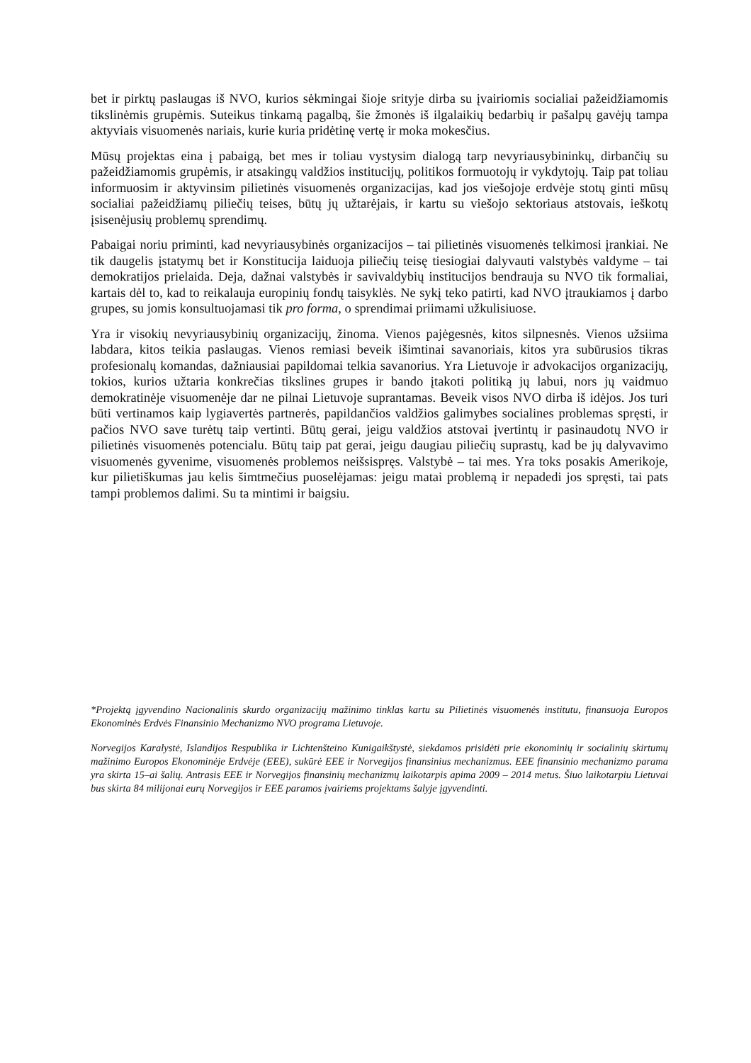bet ir pirktų paslaugas iš NVO, kurios sėkmingai šioje srityje dirba su įvairiomis socialiai pažeidžiamomis tikslinėmis grupėmis. Suteikus tinkamą pagalbą, šie žmonės iš ilgalaikių bedarbių ir pašalpų gavėjų tampa aktyviais visuomenės nariais, kurie kuria pridėtinę vertę ir moka mokesčius.
Mūsų projektas eina į pabaigą, bet mes ir toliau vystysim dialogą tarp nevyriausybininkų, dirbančių su pažeidžiamomis grupėmis, ir atsakingų valdžios institucijų, politikos formuotojų ir vykdytojų. Taip pat toliau informuosim ir aktyvinsim pilietinės visuomenės organizacijas, kad jos viešojoje erdvėje stotų ginti mūsų socialiai pažeidžiamų piliečių teises, būtų jų užtarėjais, ir kartu su viešojo sektoriaus atstovais, ieškotų įsisenėjusių problemų sprendimų.
Pabaigai noriu priminti, kad nevyriausybinės organizacijos – tai pilietinės visuomenės telkimosi įrankiai. Ne tik daugelis įstatymų bet ir Konstitucija laiduoja piliečių teisę tiesiogiai dalyvauti valstybės valdyme – tai demokratijos prielaida. Deja, dažnai valstybės ir savivaldybių institucijos bendrauja su NVO tik formaliai, kartais dėl to, kad to reikalauja europinių fondų taisyklės. Ne sykį teko patirti, kad NVO įtraukiamos į darbo grupes, su jomis konsultuojamasi tik pro forma, o sprendimai priimami užkulisiuose.
Yra ir visokių nevyriausybinių organizacijų, žinoma. Vienos pajėgesnės, kitos silpnesnės. Vienos užsiima labdara, kitos teikia paslaugas. Vienos remiasi beveik išimtinai savanoriais, kitos yra subūrusios tikras profesionalų komandas, dažniausiai papildomai telkia savanorius. Yra Lietuvoje ir advokacijos organizacijų, tokios, kurios užtaria konkrečias tikslines grupes ir bando įtakoti politiką jų labui, nors jų vaidmuo demokratinėje visuomenėje dar ne pilnai Lietuvoje suprantamas. Beveik visos NVO dirba iš idėjos. Jos turi būti vertinamos kaip lygiavertės partnerės, papildančios valdžios galimybes socialines problemas spręsti, ir pačios NVO save turėtų taip vertinti. Būtų gerai, jeigu valdžios atstovai įvertintų ir pasinaudotų NVO ir pilietinės visuomenės potencialu. Būtų taip pat gerai, jeigu daugiau piliečių suprastų, kad be jų dalyvavimo visuomenės gyvenime, visuomenės problemos neišsispręs. Valstybė – tai mes. Yra toks posakis Amerikoje, kur pilietiškumas jau kelis šimtmečius puoselėjamas: jeigu matai problemą ir nepadedi jos spręsti, tai pats tampi problemos dalimi. Su ta mintimi ir baigsiu.
*Projektą įgyvendino Nacionalinis skurdo organizacijų mažinimo tinklas kartu su Pilietinės visuomenės institutu, finansuoja Europos Ekonominės Erdvės Finansinio Mechanizmo NVO programa Lietuvoje.
Norvegijos Karalystė, Islandijos Respublika ir Lichtenšteino Kunigaikštystė, siekdamos prisidėti prie ekonominių ir socialinių skirtumų mažinimo Europos Ekonominėje Erdvėje (EEE), sukūrė EEE ir Norvegijos finansinius mechanizmus. EEE finansinio mechanizmo parama yra skirta 15–ai šalių. Antrasis EEE ir Norvegijos finansinių mechanizmų laikotarpis apima 2009 – 2014 metus. Šiuo laikotarpiu Lietuvai bus skirta 84 milijonai eurų Norvegijos ir EEE paramos įvairiems projektams šalyje įgyvendinti.